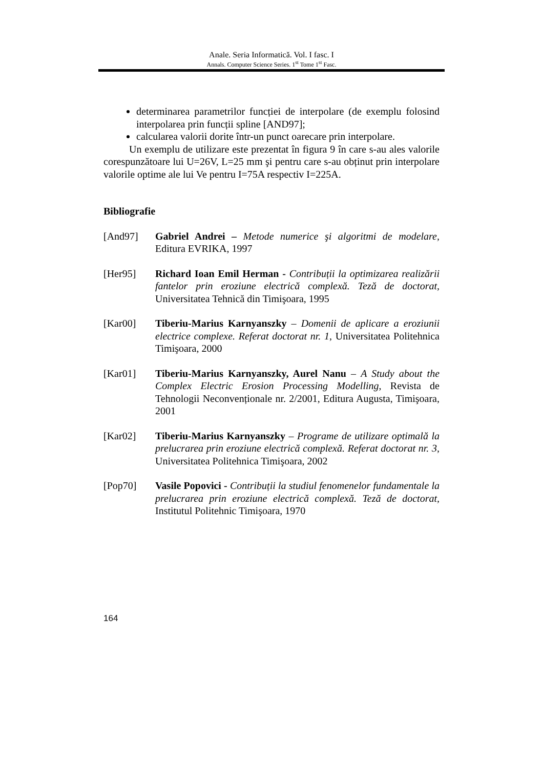Anale. Seria Informatică. Vol. I fasc. I
Annals. Computer Science Series. 1<sup>st</sup> Tome 1<sup>st</sup> Fasc.
determinarea parametrilor funcției de interpolare (de exemplu folosind interpolarea prin funcții spline [AND97];
calcularea valorii dorite într-un punct oarecare prin interpolare.
Un exemplu de utilizare este prezentat în figura 9 în care s-au ales valorile corespunzătoare lui U=26V, L=25 mm şi pentru care s-au obținut prin interpolare valorile optime ale lui Ve pentru I=75A respectiv I=225A.
Bibliografie
[And97] Gabriel Andrei – Metode numerice şi algoritmi de modelare, Editura EVRIKA, 1997
[Her95] Richard Ioan Emil Herman - Contribuții la optimizarea realizării fantelor prin eroziune electrică complexă. Teză de doctorat, Universitatea Tehnică din Timişoara, 1995
[Kar00] Tiberiu-Marius Karnyanszky – Domenii de aplicare a eroziunii electrice complexe. Referat doctorat nr. 1, Universitatea Politehnica Timişoara, 2000
[Kar01] Tiberiu-Marius Karnyanszky, Aurel Nanu – A Study about the Complex Electric Erosion Processing Modelling, Revista de Tehnologii Neconvenționale nr. 2/2001, Editura Augusta, Timişoara, 2001
[Kar02] Tiberiu-Marius Karnyanszky – Programe de utilizare optimală la prelucrarea prin eroziune electrică complexă. Referat doctorat nr. 3, Universitatea Politehnica Timişoara, 2002
[Pop70] Vasile Popovici - Contribuții la studiul fenomenelor fundamentale la prelucrarea prin eroziune electrică complexă. Teză de doctorat, Institutul Politehnic Timişoara, 1970
164